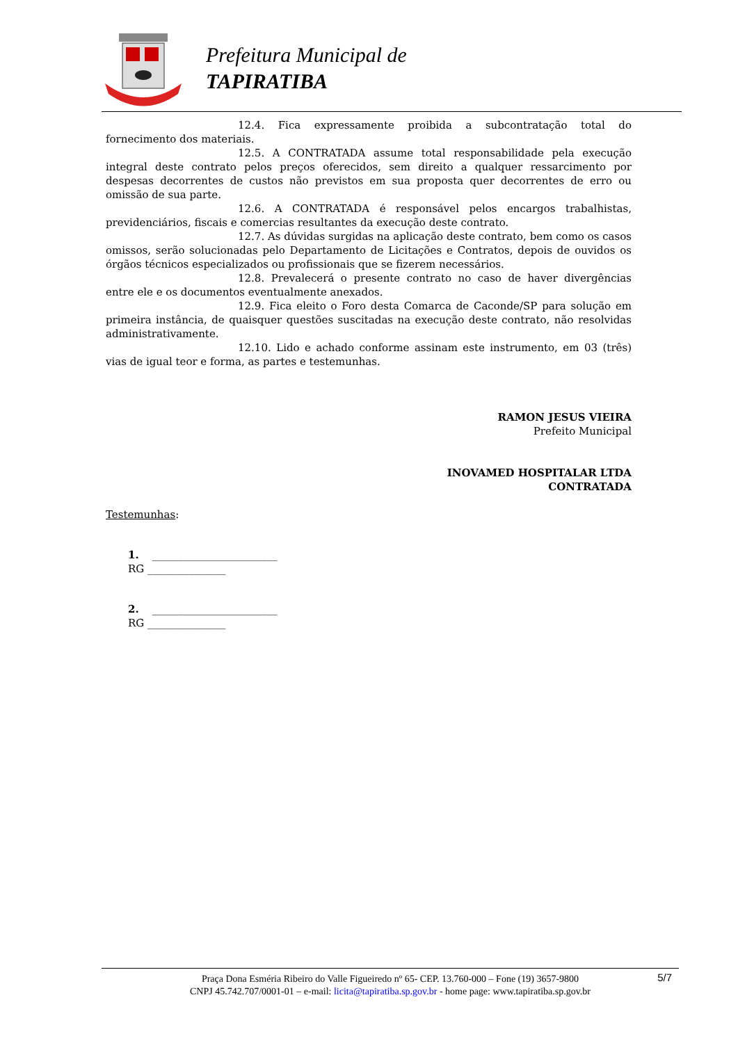Prefeitura Municipal de
TAPIRATIBA
12.4. Fica expressamente proibida a subcontratação total do fornecimento dos materiais.
12.5. A CONTRATADA assume total responsabilidade pela execução integral deste contrato pelos preços oferecidos, sem direito a qualquer ressarcimento por despesas decorrentes de custos não previstos em sua proposta quer decorrentes de erro ou omissão de sua parte.
12.6. A CONTRATADA é responsável pelos encargos trabalhistas, previdenciários, fiscais e comercias resultantes da execução deste contrato.
12.7. As dúvidas surgidas na aplicação deste contrato, bem como os casos omissos, serão solucionadas pelo Departamento de Licitações e Contratos, depois de ouvidos os órgãos técnicos especializados ou profissionais que se fizerem necessários.
12.8. Prevalecerá o presente contrato no caso de haver divergências entre ele e os documentos eventualmente anexados.
12.9. Fica eleito o Foro desta Comarca de Caconde/SP para solução em primeira instância, de quaisquer questões suscitadas na execução deste contrato, não resolvidas administrativamente.
12.10. Lido e achado conforme assinam este instrumento, em 03 (três) vias de igual teor e forma, as partes e testemunhas.
RAMON JESUS VIEIRA
Prefeito Municipal
INOVAMED HOSPITALAR LTDA
CONTRATADA
Testemunhas:
1. ________________________
RG _______________
2. ________________________
RG _______________
5/7 Praça Dona Esméria Ribeiro do Valle Figueiredo nº 65- CEP. 13.760-000 – Fone (19) 3657-9800
CNPJ 45.742.707/0001-01 – e-mail: licita@tapiratiba.sp.gov.br - home page: www.tapiratiba.sp.gov.br